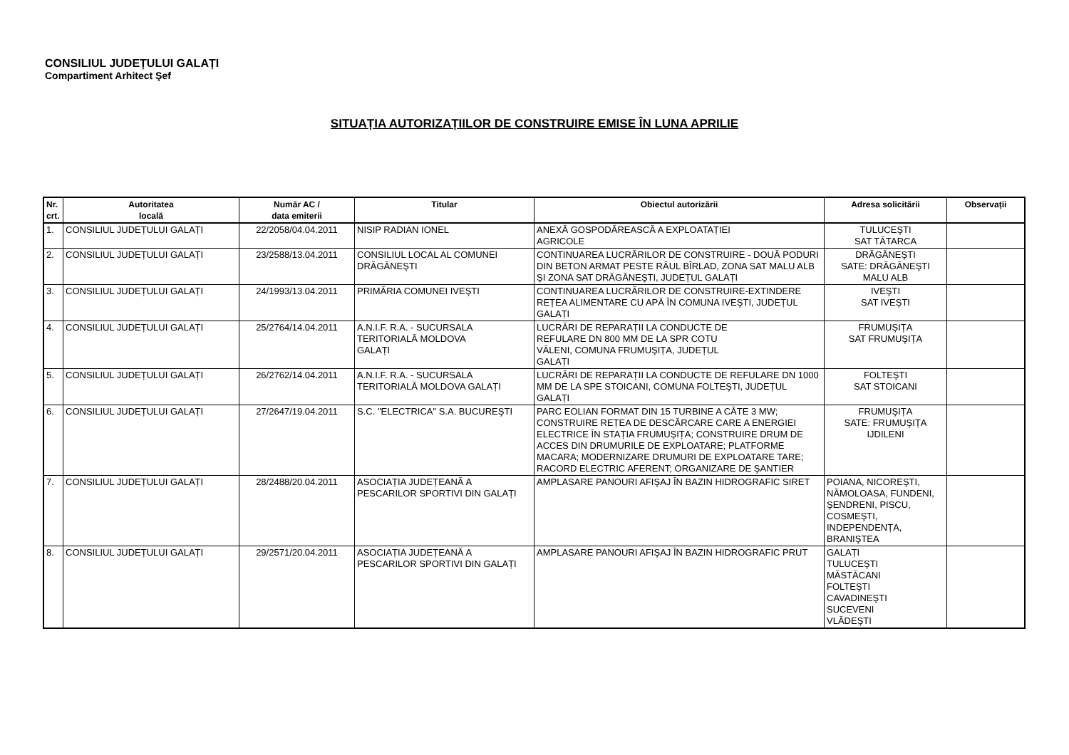CONSILIUL JUDEȚULUI GALAȚI
Compartiment Arhitect Şef
SITUAȚIA AUTORIZAȚIILOR DE CONSTRUIRE EMISE ÎN LUNA APRILIE
| Nr. crt. | Autoritatea locală | Număr AC / data emiterii | Titular | Obiectul autorizării | Adresa solicitării | Observații |
| --- | --- | --- | --- | --- | --- | --- |
| 1. | CONSILIUL JUDEȚULUI GALAȚI | 22/2058/04.04.2011 | NISIP RADIAN IONEL | ANEXĂ GOSPODĂREASCĂ A EXPLOATAȚIEI AGRICOLE | TULUCEŞTI SAT TĂTARCA | |
| 2. | CONSILIUL JUDEȚULUI GALAȚI | 23/2588/13.04.2011 | CONSILIUL LOCAL AL COMUNEI DRĂGĂNEŞTI | CONTINUAREA LUCRĂRILOR DE CONSTRUIRE - DOUĂ PODURI DIN BETON ARMAT PESTE RÂUL BÎRLAD, ZONA SAT MALU ALB ŞI ZONA SAT DRĂGĂNEŞTI, JUDEȚUL GALAȚI | DRĂGĂNEŞTI SATE: DRĂGĂNEŞTI MALU ALB | |
| 3. | CONSILIUL JUDEȚULUI GALAȚI | 24/1993/13.04.2011 | PRIMĂRIA COMUNEI IVEŞTI | CONTINUAREA LUCRĂRILOR DE CONSTRUIRE-EXTINDERE REȚEA ALIMENTARE CU APĂ ÎN COMUNA IVEŞTI, JUDEȚUL GALAȚI | IVEŞTI SAT IVEŞTI | |
| 4. | CONSILIUL JUDEȚULUI GALAȚI | 25/2764/14.04.2011 | A.N.I.F. R.A. - SUCURSALA TERITORIALĂ MOLDOVA GALAȚI | LUCRĂRI DE REPARAȚII LA CONDUCTE DE REFULARE DN 800 MM DE LA SPR COTU VĂLENI, COMUNA FRUMUŞIȚA, JUDEȚUL GALAȚI | FRUMUŞIȚA SAT FRUMUŞIȚA | |
| 5. | CONSILIUL JUDEȚULUI GALAȚI | 26/2762/14.04.2011 | A.N.I.F. R.A. - SUCURSALA TERITORIALĂ MOLDOVA GALAȚI | LUCRĂRI DE REPARAȚII LA CONDUCTE DE REFULARE DN 1000 MM DE LA SPE STOICANI, COMUNA FOLTEŞTI, JUDEȚUL GALAȚI | FOLTEŞTI SAT STOICANI | |
| 6. | CONSILIUL JUDEȚULUI GALAȚI | 27/2647/19.04.2011 | S.C. "ELECTRICA" S.A. BUCUREŞTI | PARC EOLIAN FORMAT DIN 15 TURBINE A CÂTE 3 MW; CONSTRUIRE REȚEA DE DESCĂRCARE CARE A ENERGIEI ELECTRICE ÎN STAȚIA FRUMUŞIȚA; CONSTRUIRE DRUM DE ACCES DIN DRUMURILE DE EXPLOATARE; PLATFORME MACARA; MODERNIZARE DRUMURI DE EXPLOATARE TARE; RACORD ELECTRIC AFERENT; ORGANIZARE DE ŞANTIER | FRUMUŞIȚA SATE: FRUMUŞIȚA IJDILENI | |
| 7. | CONSILIUL JUDEȚULUI GALAȚI | 28/2488/20.04.2011 | ASOCIAȚIA JUDEȚEANĂ A PESCARILOR SPORTIVI DIN GALAȚI | AMPLASARE PANOURI AFIŞAJ ÎN BAZIN HIDROGRAFIC SIRET | POIANA, NICOREŞTI, NĂMOLOASA, FUNDENI, ŞENDRENI, PISCU, COSMEŞTI, INDEPENDENȚA, BRANIŞTEA | |
| 8. | CONSILIUL JUDEȚULUI GALAȚI | 29/2571/20.04.2011 | ASOCIAȚIA JUDEȚEANĂ A PESCARILOR SPORTIVI DIN GALAȚI | AMPLASARE PANOURI AFIŞAJ ÎN BAZIN HIDROGRAFIC PRUT | GALAȚI TULUCEŞTI MĂSTĂCANI FOLTEŞTI CAVADINEŞTI SUCEVENI VLĂDEŞTI | |